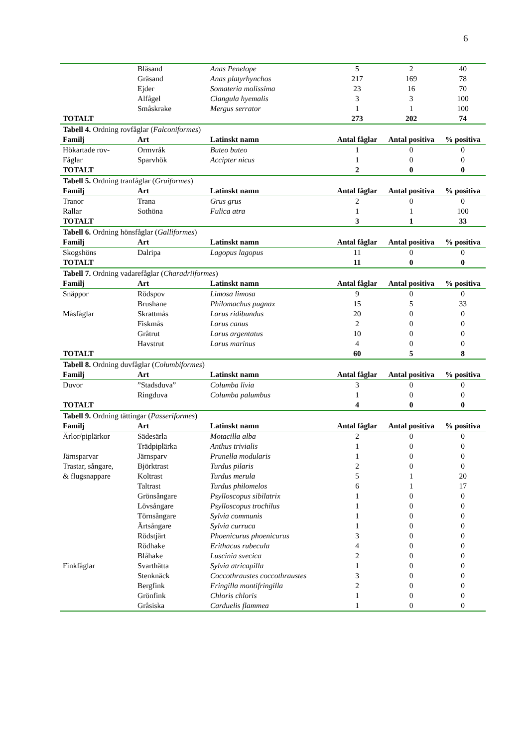6
| | Bläsand | Anas Penelope | 5 | 2 | 40 |
| | Gräsand | Anas platyrhynchos | 217 | 169 | 78 |
| | Ejder | Somateria molissima | 23 | 16 | 70 |
| | Alfågel | Clangula hyemalis | 3 | 3 | 100 |
| | Småskrake | Mergus serrator | 1 | 1 | 100 |
| TOTALT | | | 273 | 202 | 74 |
| Tabell 4. Ordning rovfåglar ( Falconiformes ) | | | | | |
| Familj | Art | Latinskt namn | Antal fåglar | Antal positiva | % positiva |
| Hökartade rov- | Ormvråk | Buteo buteo | 1 | 0 | 0 |
| Fåglar | Sparvhök | Accipter nicus | 1 | 0 | 0 |
| TOTALT | | | 2 | 0 | 0 |
| Tabell 5. Ordning tranfåglar ( Gruiformes ) | | | | | |
| Familj | Art | Latinskt namn | Antal fåglar | Antal positiva | % positiva |
| Tranor | Trana | Grus grus | 2 | 0 | 0 |
| Rallar | Sothöna | Fulica atra | 1 | 1 | 100 |
| TOTALT | | | 3 | 1 | 33 |
| Tabell 6. Ordning hönsfåglar ( Galliformes ) | | | | | |
| Familj | Art | Latinskt namn | Antal fåglar | Antal positiva | % positiva |
| Skogshöns | Dalripa | Lagopus lagopus | 11 | 0 | 0 |
| TOTALT | | | 11 | 0 | 0 |
| Tabell 7. Ordning vadarefåglar ( Charadriiformes ) | | | | | |
| Familj | Art | Latinskt namn | Antal fåglar | Antal positiva | % positiva |
| Snäppor | Rödspov | Limosa limosa | 9 | 0 | 0 |
| | Brushane | Philomachus pugnax | 15 | 5 | 33 |
| Måsfåglar | Skrattmås | Larus ridibundus | 20 | 0 | 0 |
| | Fiskmås | Larus canus | 2 | 0 | 0 |
| | Gråtrut | Larus argentatus | 10 | 0 | 0 |
| | Havstrut | Larus marinus | 4 | 0 | 0 |
| TOTALT | | | 60 | 5 | 8 |
| Tabell 8. Ordning duvfåglar ( Columbiformes ) | | | | | |
| Familj | Art | Latinskt namn | Antal fåglar | Antal positiva | % positiva |
| Duvor | ”Stadsduva” | Columba livia | 3 | 0 | 0 |
| | Ringduva | Columba palumbus | 1 | 0 | 0 |
| TOTALT | | | 4 | 0 | 0 |
| Tabell 9. Ordning tättingar ( Passeriformes ) | | | | | |
| Familj | Art | Latinskt namn | Antal fåglar | Antal positiva | % positiva |
| Ärlor/piplärkor | Sädesärla | Motacilla alba | 2 | 0 | 0 |
| | Trädpiplärka | Anthus trivialis | 1 | 0 | 0 |
| Järnsparvar | Järnsparv | Prunella modularis | 1 | 0 | 0 |
| Trastar, sångare, | Björktrast | Turdus pilaris | 2 | 0 | 0 |
| & flugsnappare | Koltrast | Turdus merula | 5 | 1 | 20 |
| | Taltrast | Turdus philomelos | 6 | 1 | 17 |
| | Grönsångare | Psylloscopus sibilatrix | 1 | 0 | 0 |
| | Lövsångare | Psylloscopus trochilus | 1 | 0 | 0 |
| | Törnsångare | Sylvia communis | 1 | 0 | 0 |
| | Ärtsångare | Sylvia curruca | 1 | 0 | 0 |
| | Rödstjärt | Phoenicurus phoenicurus | 3 | 0 | 0 |
| | Rödhake | Erithacus rubecula | 4 | 0 | 0 |
| | Blåhake | Luscinia svecica | 2 | 0 | 0 |
| Finkfåglar | Svarthätta | Sylvia atricapilla | 1 | 0 | 0 |
| | Stenknäck | Coccothraustes coccothraustes | 3 | 0 | 0 |
| | Bergfink | Fringilla montifringilla | 2 | 0 | 0 |
| | Grönfink | Chloris chloris | 1 | 0 | 0 |
| | Gråsiska | Carduelis flammea | 1 | 0 | 0 |